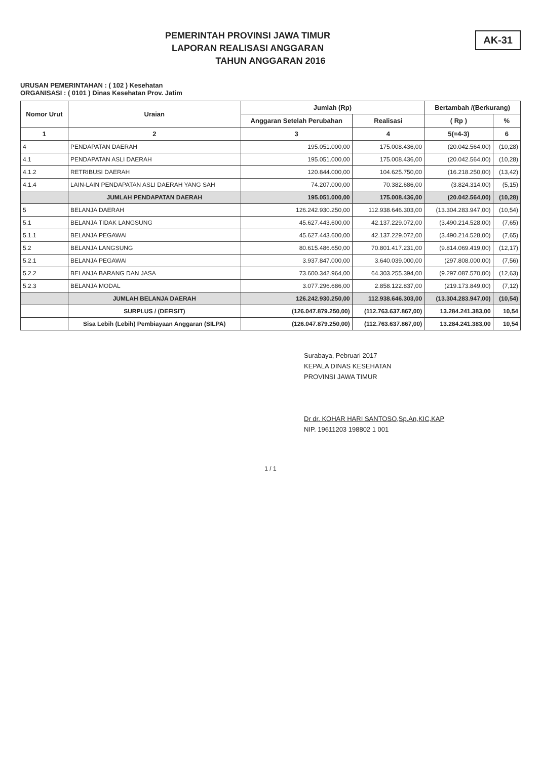AK-31
PEMERINTAH PROVINSI JAWA TIMUR
LAPORAN REALISASI ANGGARAN
TAHUN ANGGARAN 2016
URUSAN PEMERINTAHAN : ( 102 ) Kesehatan
ORGANISASI : ( 0101 ) Dinas Kesehatan Prov. Jatim
| Nomor Urut | Uraian | Jumlah (Rp) | | Bertambah /(Berkurang) | |
| --- | --- | --- | --- | --- | --- |
| | | Anggaran Setelah Perubahan | Realisasi | ( Rp ) | % |
| 1 | 2 | 3 | 4 | 5(=4-3) | 6 |
| 4 | PENDAPATAN DAERAH | 195.051.000,00 | 175.008.436,00 | (20.042.564,00) | (10,28) |
| 4.1 | PENDAPATAN ASLI DAERAH | 195.051.000,00 | 175.008.436,00 | (20.042.564,00) | (10,28) |
| 4.1.2 | RETRIBUSI DAERAH | 120.844.000,00 | 104.625.750,00 | (16.218.250,00) | (13,42) |
| 4.1.4 | LAIN-LAIN PENDAPATAN ASLI DAERAH YANG SAH | 74.207.000,00 | 70.382.686,00 | (3.824.314,00) | (5,15) |
| | JUMLAH PENDAPATAN DAERAH | 195.051.000,00 | 175.008.436,00 | (20.042.564,00) | (10,28) |
| 5 | BELANJA DAERAH | 126.242.930.250,00 | 112.938.646.303,00 | (13.304.283.947,00) | (10,54) |
| 5.1 | BELANJA TIDAK LANGSUNG | 45.627.443.600,00 | 42.137.229.072,00 | (3.490.214.528,00) | (7,65) |
| 5.1.1 | BELANJA PEGAWAI | 45.627.443.600,00 | 42.137.229.072,00 | (3.490.214.528,00) | (7,65) |
| 5.2 | BELANJA LANGSUNG | 80.615.486.650,00 | 70.801.417.231,00 | (9.814.069.419,00) | (12,17) |
| 5.2.1 | BELANJA PEGAWAI | 3.937.847.000,00 | 3.640.039.000,00 | (297.808.000,00) | (7,56) |
| 5.2.2 | BELANJA BARANG DAN JASA | 73.600.342.964,00 | 64.303.255.394,00 | (9.297.087.570,00) | (12,63) |
| 5.2.3 | BELANJA MODAL | 3.077.296.686,00 | 2.858.122.837,00 | (219.173.849,00) | (7,12) |
| | JUMLAH BELANJA DAERAH | 126.242.930.250,00 | 112.938.646.303,00 | (13.304.283.947,00) | (10,54) |
| | SURPLUS / (DEFISIT) | (126.047.879.250,00) | (112.763.637.867,00) | 13.284.241.383,00 | 10,54 |
| | Sisa Lebih (Lebih) Pembiayaan Anggaran (SILPA) | (126.047.879.250,00) | (112.763.637.867,00) | 13.284.241.383,00 | 10,54 |
Surabaya, Pebruari 2017
KEPALA DINAS KESEHATAN
PROVINSI JAWA TIMUR
Dr dr. KOHAR HARI SANTOSO,Sp.An,KIC,KAP
NIP. 19611203 198802 1 001
1 / 1